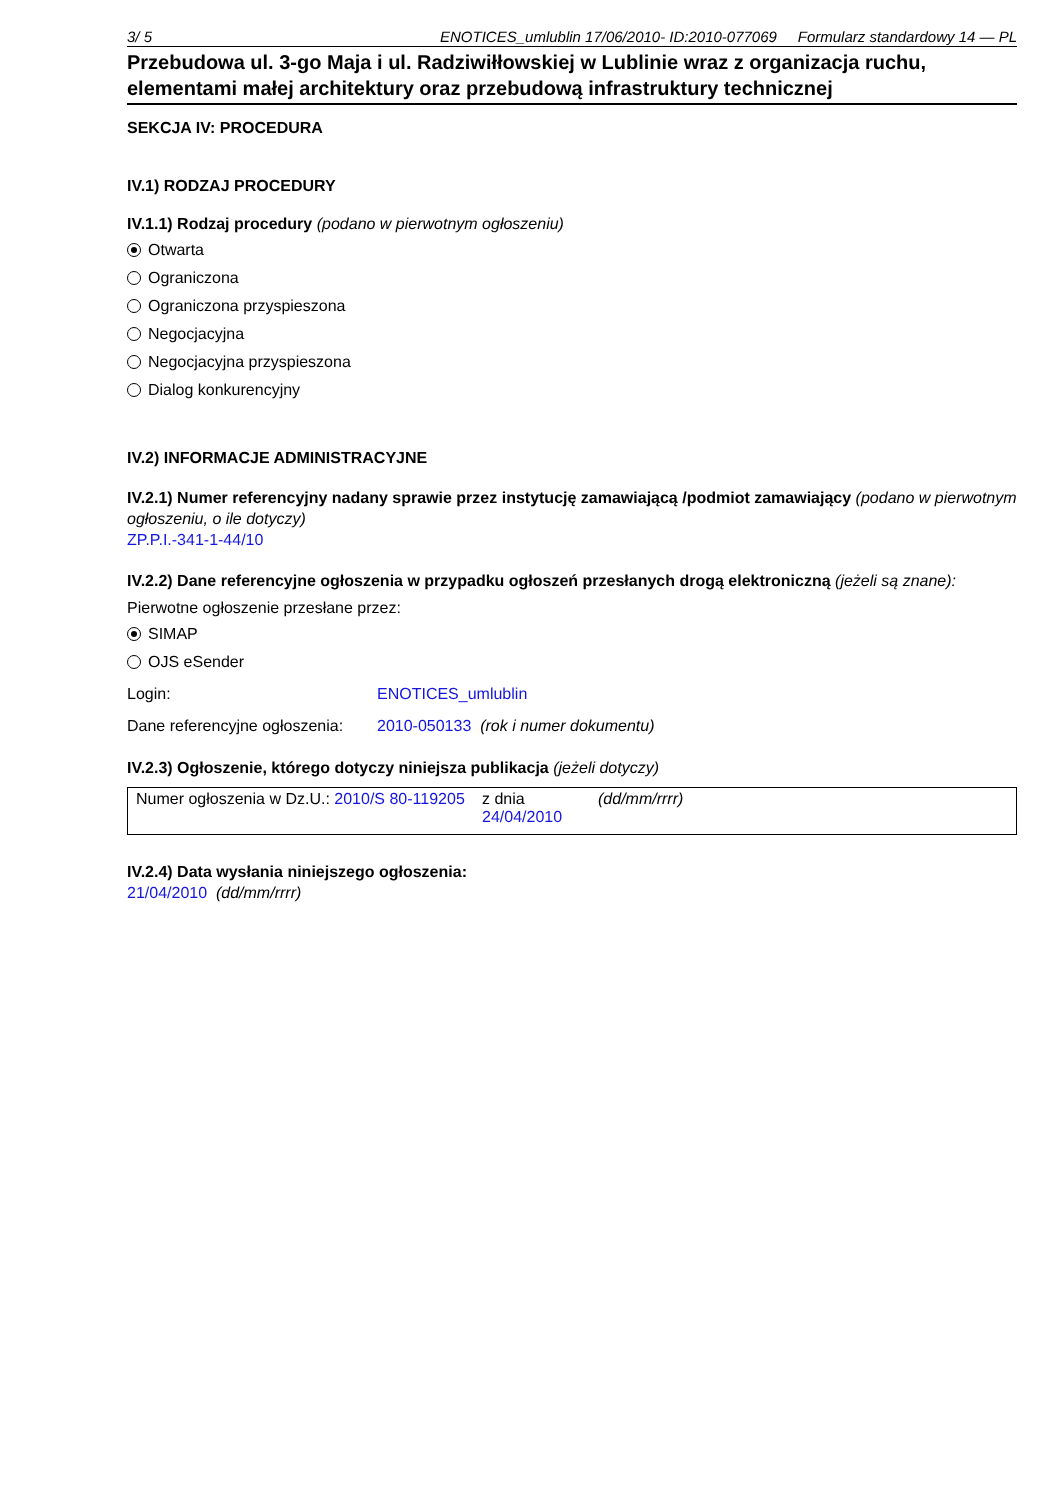3/ 5 ENOTICES_umlublin 17/06/2010- ID:2010-077069 Formularz standardowy 14 — PL
Przebudowa ul. 3-go Maja i ul. Radziwiłłowskiej w Lublinie wraz z organizacja ruchu, elementami małej architektury oraz przebudową infrastruktury technicznej
SEKCJA IV: PROCEDURA
IV.1) RODZAJ PROCEDURY
IV.1.1) Rodzaj procedury (podano w pierwotnym ogłoszeniu)
Otwarta
Ograniczona
Ograniczona przyspieszona
Negocjacyjna
Negocjacyjna przyspieszona
Dialog konkurencyjny
IV.2) INFORMACJE ADMINISTRACYJNE
IV.2.1) Numer referencyjny nadany sprawie przez instytucję zamawiającą /podmiot zamawiający (podano w pierwotnym ogłoszeniu, o ile dotyczy)
ZP.P.I.-341-1-44/10
IV.2.2) Dane referencyjne ogłoszenia w przypadku ogłoszeń przesłanych drogą elektroniczną (jeżeli są znane):
Pierwotne ogłoszenie przesłane przez:
SIMAP
OJS eSender
Login: ENOTICES_umlublin
Dane referencyjne ogłoszenia: 2010-050133 (rok i numer dokumentu)
IV.2.3) Ogłoszenie, którego dotyczy niniejsza publikacja (jeżeli dotyczy)
| Numer ogłoszenia w Dz.U.: 2010/S 80-119205 | z dnia 24/04/2010 | (dd/mm/rrrr) |
IV.2.4) Data wysłania niniejszego ogłoszenia:
21/04/2010 (dd/mm/rrrr)